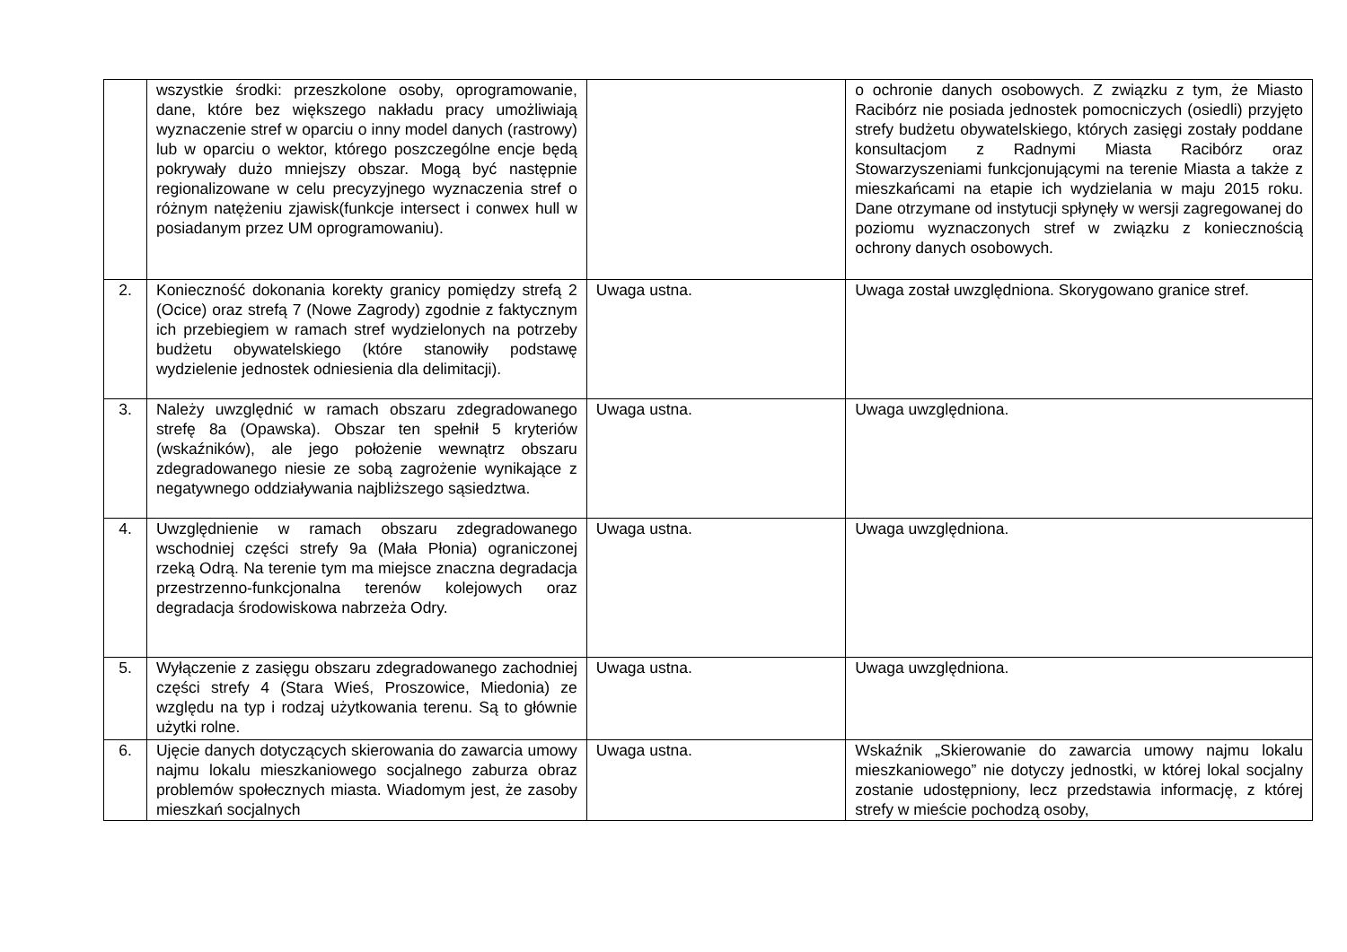| | wszystkie środki: przeszkolone osoby, oprogramowanie, dane, które bez większego nakładu pracy umożliwiają wyznaczenie stref w oparciu o inny model danych (rastrowy) lub w oparciu o wektor, którego poszczególne encje będą pokrywały dużo mniejszy obszar. Mogą być następnie regionalizowane w celu precyzyjnego wyznaczenia stref o różnym natężeniu zjawisk(funkcje intersect i conwex hull w posiadanym przez UM oprogramowaniu). | | o ochronie danych osobowych. Z związku z tym, że Miasto Racibórz nie posiada jednostek pomocniczych (osiedli) przyjęto strefy budżetu obywatelskiego, których zasięgi zostały poddane konsultacjom z Radnymi Miasta Racibórz oraz Stowarzyszeniami funkcjonującymi na terenie Miasta a także z mieszkańcami na etapie ich wydzielania w maju 2015 roku. Dane otrzymane od instytucji spłynęły w wersji zagregowanej do poziomu wyznaczonych stref w związku z koniecznością ochrony danych osobowych. |
| 2. | Konieczność dokonania korekty granicy pomiędzy strefą 2 (Ocice) oraz strefą 7 (Nowe Zagrody) zgodnie z faktycznym ich przebiegiem w ramach stref wydzielonych na potrzeby budżetu obywatelskiego (które stanowiły podstawę wydzielenie jednostek odniesienia dla delimitacji). | Uwaga ustna. | Uwaga został uwzględniona. Skorygowano granice stref. |
| 3. | Należy uwzględnić w ramach obszaru zdegradowanego strefę 8a (Opawska). Obszar ten spełnił 5 kryteriów (wskaźników), ale jego położenie wewnątrz obszaru zdegradowanego niesie ze sobą zagrożenie wynikające z negatywnego oddziaływania najbliższego sąsiedztwa. | Uwaga ustna. | Uwaga uwzględniona. |
| 4. | Uwzględnienie w ramach obszaru zdegradowanego wschodniej części strefy 9a (Mała Płonia) ograniczonej rzeką Odrą. Na terenie tym ma miejsce znaczna degradacja przestrzenno-funkcjonalna terenów kolejowych oraz degradacja środowiskowa nabrzeża Odry. | Uwaga ustna. | Uwaga uwzględniona. |
| 5. | Wyłączenie z zasięgu obszaru zdegradowanego zachodniej części strefy 4 (Stara Wieś, Proszowice, Miedonia) ze względu na typ i rodzaj użytkowania terenu. Są to głównie użytki rolne. | Uwaga ustna. | Uwaga uwzględniona. |
| 6. | Ujęcie danych dotyczących skierowania do zawarcia umowy najmu lokalu mieszkaniowego socjalnego zaburza obraz problemów społecznych miasta. Wiadomym jest, że zasoby mieszkań socjalnych | Uwaga ustna. | Wskaźnik „Skierowanie do zawarcia umowy najmu lokalu mieszkaniowego” nie dotyczy jednostki, w której lokal socjalny zostanie udostępniony, lecz przedstawia informację, z której strefy w mieście pochodzą osoby, |